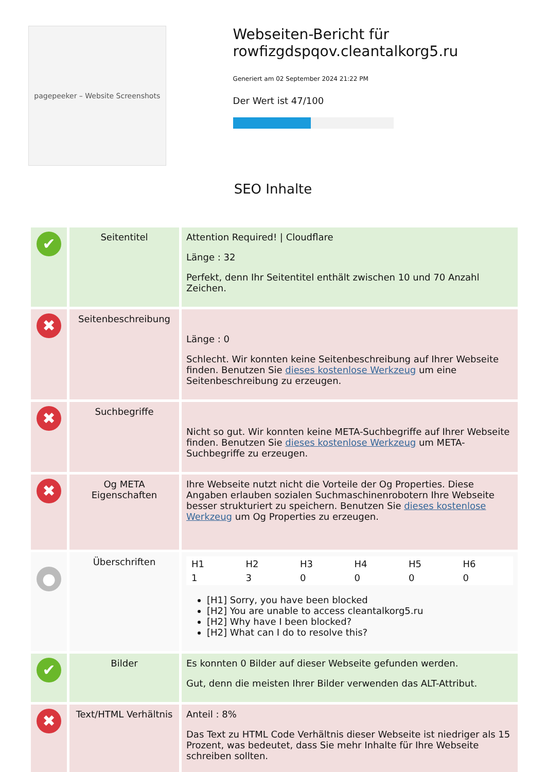pagepeeker – Website Screenshots
Webseiten-Bericht für rowfizgdspqov.cleantalkorg5.ru
Generiert am 02 September 2024 21:22 PM
Der Wert ist 47/100
SEO Inhalte
| ✔ | Seitentitel | Attention Required! / Cloudflare Länge : 32 Perfekt, denn Ihr Seitentitel enthält zwischen 10 und 70 Anzahl Zeichen. |
| ✖ | Seitenbeschreibung | Länge : 0 Schlecht. Wir konnten keine Seitenbeschreibung auf Ihrer Webseite finden. Benutzen Sie dieses kostenlose Werkzeug um eine Seitenbeschreibung zu erzeugen. |
| ✖ | Suchbegriffe | Nicht so gut. Wir konnten keine META-Suchbegriffe auf Ihrer Webseite finden. Benutzen Sie dieses kostenlose Werkzeug um META-Suchbegriffe zu erzeugen. |
| ✖ | Og META Eigenschaften | Ihre Webseite nutzt nicht die Vorteile der Og Properties. Diese Angaben erlauben sozialen Suchmaschinenrobotern Ihre Webseite besser strukturiert zu speichern. Benutzen Sie dieses kostenlose Werkzeug um Og Properties zu erzeugen. |
| ● | Überschriften | / H1 / H2 / H3 / H4 / H5 / H6 / / --- / --- / --- / --- / --- / --- / / 1 / 3 / 0 / 0 / 0 / 0 / [H1] Sorry, you have been blocked [H2] You are unable to access cleantalkorg5.ru [H2] Why have I been blocked? [H2] What can I do to resolve this? |
| ✔ | Bilder | Es konnten 0 Bilder auf dieser Webseite gefunden werden. Gut, denn die meisten Ihrer Bilder verwenden das ALT-Attribut. |
| ✖ | Text/HTML Verhältnis | Anteil : 8% Das Text zu HTML Code Verhältnis dieser Webseite ist niedriger als 15 Prozent, was bedeutet, dass Sie mehr Inhalte für Ihre Webseite schreiben sollten. |